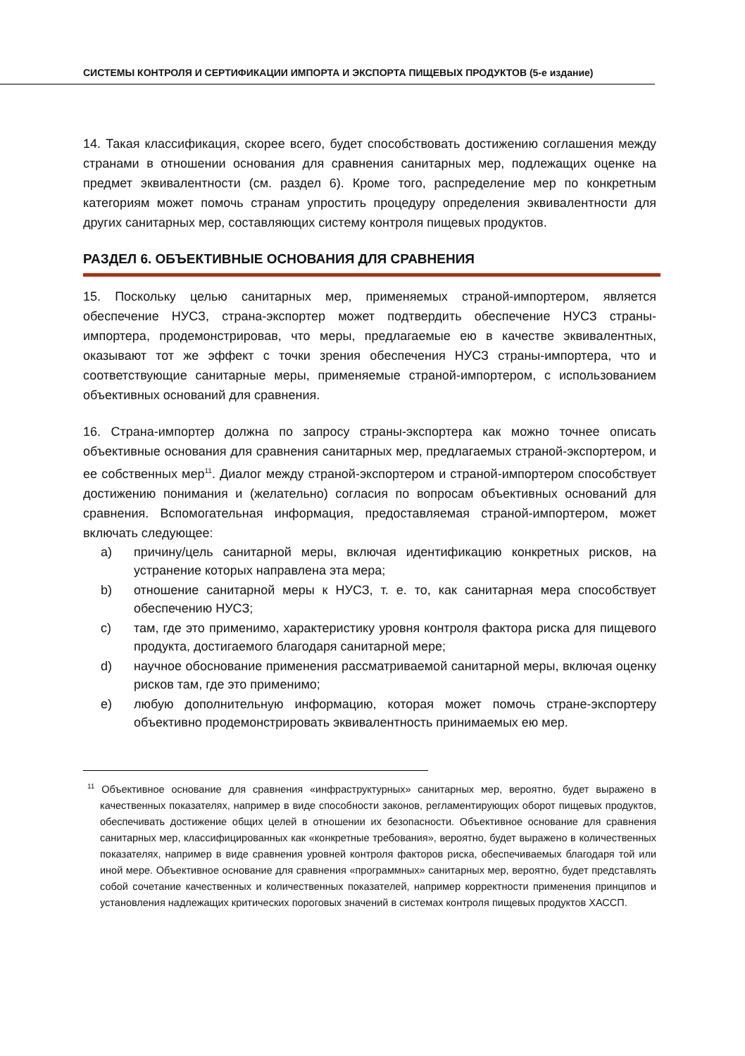СИСТЕМЫ КОНТРОЛЯ И СЕРТИФИКАЦИИ ИМПОРТА И ЭКСПОРТА ПИЩЕВЫХ ПРОДУКТОВ (5-е издание)
14. Такая классификация, скорее всего, будет способствовать достижению соглашения между странами в отношении основания для сравнения санитарных мер, подлежащих оценке на предмет эквивалентности (см. раздел 6). Кроме того, распределение мер по конкретным категориям может помочь странам упростить процедуру определения эквивалентности для других санитарных мер, составляющих систему контроля пищевых продуктов.
РАЗДЕЛ 6. ОБЪЕКТИВНЫЕ ОСНОВАНИЯ ДЛЯ СРАВНЕНИЯ
15. Поскольку целью санитарных мер, применяемых страной-импортером, является обеспечение НУСЗ, страна-экспортер может подтвердить обеспечение НУСЗ страны-импортера, продемонстрировав, что меры, предлагаемые ею в качестве эквивалентных, оказывают тот же эффект с точки зрения обеспечения НУСЗ страны-импортера, что и соответствующие санитарные меры, применяемые страной-импортером, с использованием объективных оснований для сравнения.
16. Страна-импортер должна по запросу страны-экспортера как можно точнее описать объективные основания для сравнения санитарных мер, предлагаемых страной-экспортером, и ее собственных мер<sup>11</sup>. Диалог между страной-экспортером и страной-импортером способствует достижению понимания и (желательно) согласия по вопросам объективных оснований для сравнения. Вспомогательная информация, предоставляемая страной-импортером, может включать следующее:
a) причину/цель санитарной меры, включая идентификацию конкретных рисков, на устранение которых направлена эта мера;
b) отношение санитарной меры к НУСЗ, т. е. то, как санитарная мера способствует обеспечению НУСЗ;
c) там, где это применимо, характеристику уровня контроля фактора риска для пищевого продукта, достигаемого благодаря санитарной мере;
d) научное обоснование применения рассматриваемой санитарной меры, включая оценку рисков там, где это применимо;
e) любую дополнительную информацию, которая может помочь стране-экспортеру объективно продемонстрировать эквивалентность принимаемых ею мер.
<sup>11</sup> Объективное основание для сравнения «инфраструктурных» санитарных мер, вероятно, будет выражено в качественных показателях, например в виде способности законов, регламентирующих оборот пищевых продуктов, обеспечивать достижение общих целей в отношении их безопасности. Объективное основание для сравнения санитарных мер, классифицированных как «конкретные требования», вероятно, будет выражено в количественных показателях, например в виде сравнения уровней контроля факторов риска, обеспечиваемых благодаря той или иной мере. Объективное основание для сравнения «программных» санитарных мер, вероятно, будет представлять собой сочетание качественных и количественных показателей, например корректности применения принципов и установления надлежащих критических пороговых значений в системах контроля пищевых продуктов ХАССП.